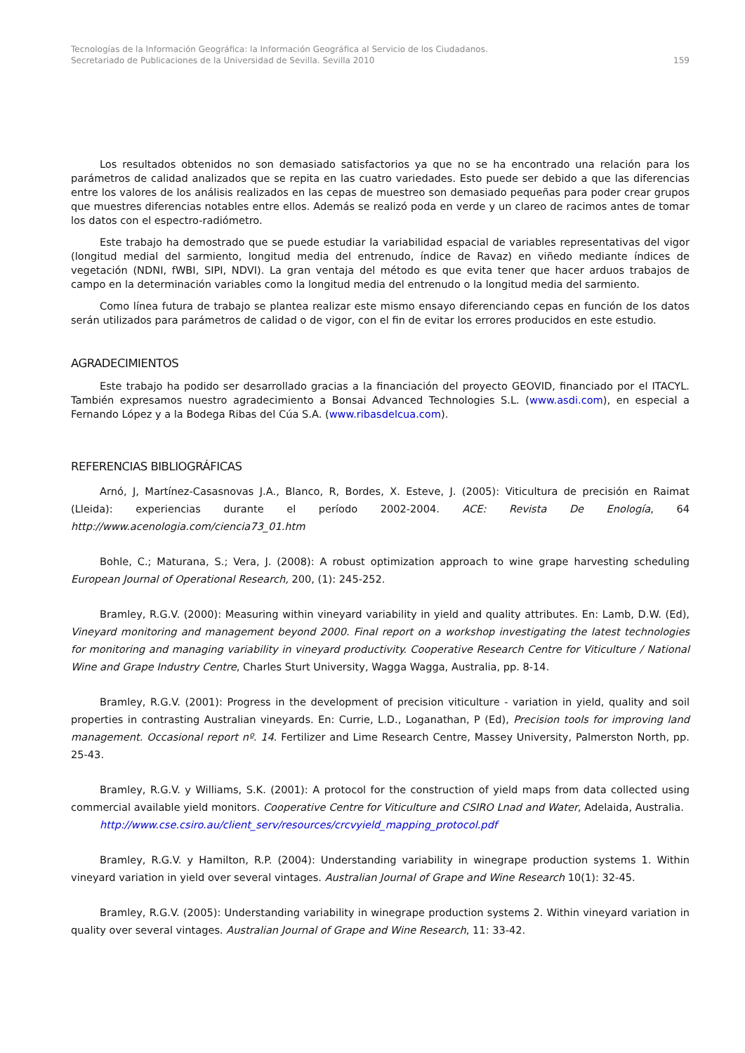Tecnologías de la Información Geográfica: la Información Geográfica al Servicio de los Ciudadanos.
Secretariado de Publicaciones de la Universidad de Sevilla. Sevilla 2010 159
Los resultados obtenidos no son demasiado satisfactorios ya que no se ha encontrado una relación para los parámetros de calidad analizados que se repita en las cuatro variedades. Esto puede ser debido a que las diferencias entre los valores de los análisis realizados en las cepas de muestreo son demasiado pequeñas para poder crear grupos que muestres diferencias notables entre ellos. Además se realizó poda en verde y un clareo de racimos antes de tomar los datos con el espectro-radiómetro.
Este trabajo ha demostrado que se puede estudiar la variabilidad espacial de variables representativas del vigor (longitud medial del sarmiento, longitud media del entrenudo, índice de Ravaz) en viñedo mediante índices de vegetación (NDNI, fWBI, SIPI, NDVI). La gran ventaja del método es que evita tener que hacer arduos trabajos de campo en la determinación variables como la longitud media del entrenudo o la longitud media del sarmiento.
Como línea futura de trabajo se plantea realizar este mismo ensayo diferenciando cepas en función de los datos serán utilizados para parámetros de calidad o de vigor, con el fin de evitar los errores producidos en este estudio.
AGRADECIMIENTOS
Este trabajo ha podido ser desarrollado gracias a la financiación del proyecto GEOVID, financiado por el ITACYL. También expresamos nuestro agradecimiento a Bonsai Advanced Technologies S.L. (www.asdi.com), en especial a Fernando López y a la Bodega Ribas del Cúa S.A. (www.ribasdelcua.com).
REFERENCIAS BIBLIOGRÁFICAS
Arnó, J, Martínez-Casasnovas J.A., Blanco, R, Bordes, X. Esteve, J. (2005): Viticultura de precisión en Raimat (Lleida): experiencias durante el período 2002-2004. ACE: Revista De Enología, 64 http://www.acenologia.com/ciencia73_01.htm
Bohle, C.; Maturana, S.; Vera, J. (2008): A robust optimization approach to wine grape harvesting scheduling European Journal of Operational Research, 200, (1): 245-252.
Bramley, R.G.V. (2000): Measuring within vineyard variability in yield and quality attributes. En: Lamb, D.W. (Ed), Vineyard monitoring and management beyond 2000. Final report on a workshop investigating the latest technologies for monitoring and managing variability in vineyard productivity. Cooperative Research Centre for Viticulture / National Wine and Grape Industry Centre, Charles Sturt University, Wagga Wagga, Australia, pp. 8-14.
Bramley, R.G.V. (2001): Progress in the development of precision viticulture - variation in yield, quality and soil properties in contrasting Australian vineyards. En: Currie, L.D., Loganathan, P (Ed), Precision tools for improving land management. Occasional report nº. 14. Fertilizer and Lime Research Centre, Massey University, Palmerston North, pp. 25-43.
Bramley, R.G.V. y Williams, S.K. (2001): A protocol for the construction of yield maps from data collected using commercial available yield monitors. Cooperative Centre for Viticulture and CSIRO Lnad and Water, Adelaida, Australia.
http://www.cse.csiro.au/client_serv/resources/crcvyield_mapping_protocol.pdf
Bramley, R.G.V. y Hamilton, R.P. (2004): Understanding variability in winegrape production systems 1. Within vineyard variation in yield over several vintages. Australian Journal of Grape and Wine Research 10(1): 32-45.
Bramley, R.G.V. (2005): Understanding variability in winegrape production systems 2. Within vineyard variation in quality over several vintages. Australian Journal of Grape and Wine Research, 11: 33-42.